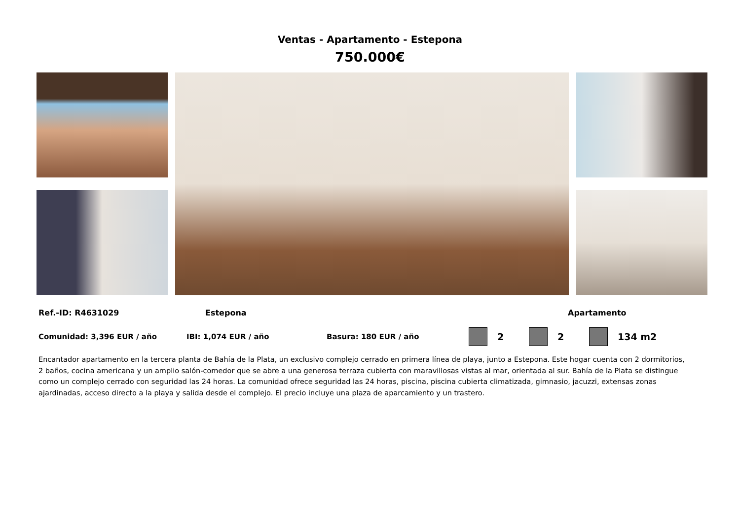Ventas - Apartamento - Estepona
750.000€
Ref.-ID: R4631029 Estepona Apartamento
Comunidad: 3,396 EUR / año IBI: 1,074 EUR / año Basura: 180 EUR / año 2 2 134 m2
Encantador apartamento en la tercera planta de Bahía de la Plata, un exclusivo complejo cerrado en primera línea de playa, junto a Estepona. Este hogar cuenta con 2 dormitorios, 2 baños, cocina americana y un amplio salón-comedor que se abre a una generosa terraza cubierta con maravillosas vistas al mar, orientada al sur. Bahía de la Plata se distingue como un complejo cerrado con seguridad las 24 horas. La comunidad ofrece seguridad las 24 horas, piscina, piscina cubierta climatizada, gimnasio, jacuzzi, extensas zonas ajardinadas, acceso directo a la playa y salida desde el complejo. El precio incluye una plaza de aparcamiento y un trastero.